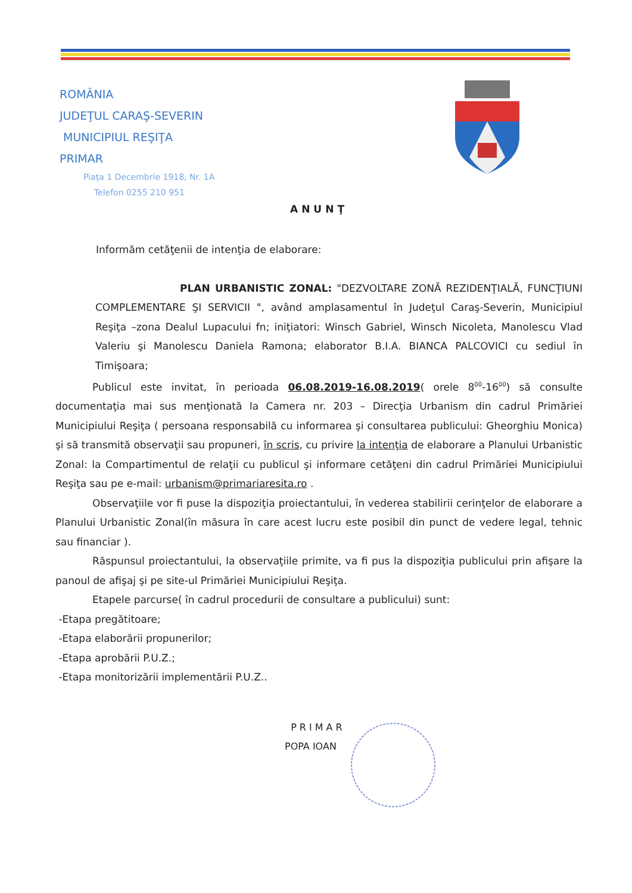ROMÂNIA
JUDEŢUL CARAŞ-SEVERIN
MUNICIPIUL REŞIŢA
PRIMAR
Piaţa 1 Decembrie 1918, Nr. 1A
Telefon 0255 210 951
ANUNŢ
Informăm cetăţenii de intenţia de elaborare:
PLAN URBANISTIC ZONAL: "DEZVOLTARE ZONĂ REZIDENŢIALĂ, FUNCŢIUNI COMPLEMENTARE ŞI SERVICII ", având amplasamentul în Judeţul Caraş-Severin, Municipiul Reşiţa –zona Dealul Lupacului fn; iniţiatori: Winsch Gabriel, Winsch Nicoleta, Manolescu Vlad Valeriu şi Manolescu Daniela Ramona; elaborator B.I.A. BIANCA PALCOVICI cu sediul în Timişoara;
Publicul este invitat, în perioada 06.08.2019-16.08.2019( orele 8<sup>00</sup>-16<sup>00</sup>) să consulte documentaţia mai sus menţionată la Camera nr. 203 – Direcţia Urbanism din cadrul Primăriei Municipiului Reşiţa ( persoana responsabilă cu informarea şi consultarea publicului: Gheorghiu Monica) şi să transmită observaţii sau propuneri, în scris, cu privire la intenţia de elaborare a Planului Urbanistic Zonal: la Compartimentul de relaţii cu publicul şi informare cetăţeni din cadrul Primăriei Municipiului Reşiţa sau pe e-mail: urbanism@primariaresita.ro .
Observaţiile vor fi puse la dispoziţia proiectantului, în vederea stabilirii cerinţelor de elaborare a Planului Urbanistic Zonal(în măsura în care acest lucru este posibil din punct de vedere legal, tehnic sau financiar ).
Răspunsul proiectantului, la observaţiile primite, va fi pus la dispoziţia publicului prin afişare la panoul de afişaj şi pe site-ul Primăriei Municipiului Reşiţa.
Etapele parcurse( în cadrul procedurii de consultare a publicului) sunt:
-Etapa pregătitoare;
-Etapa elaborării propunerilor;
-Etapa aprobării P.U.Z.;
-Etapa monitorizării implementării P.U.Z..
PRIMAR
POPA IOAN